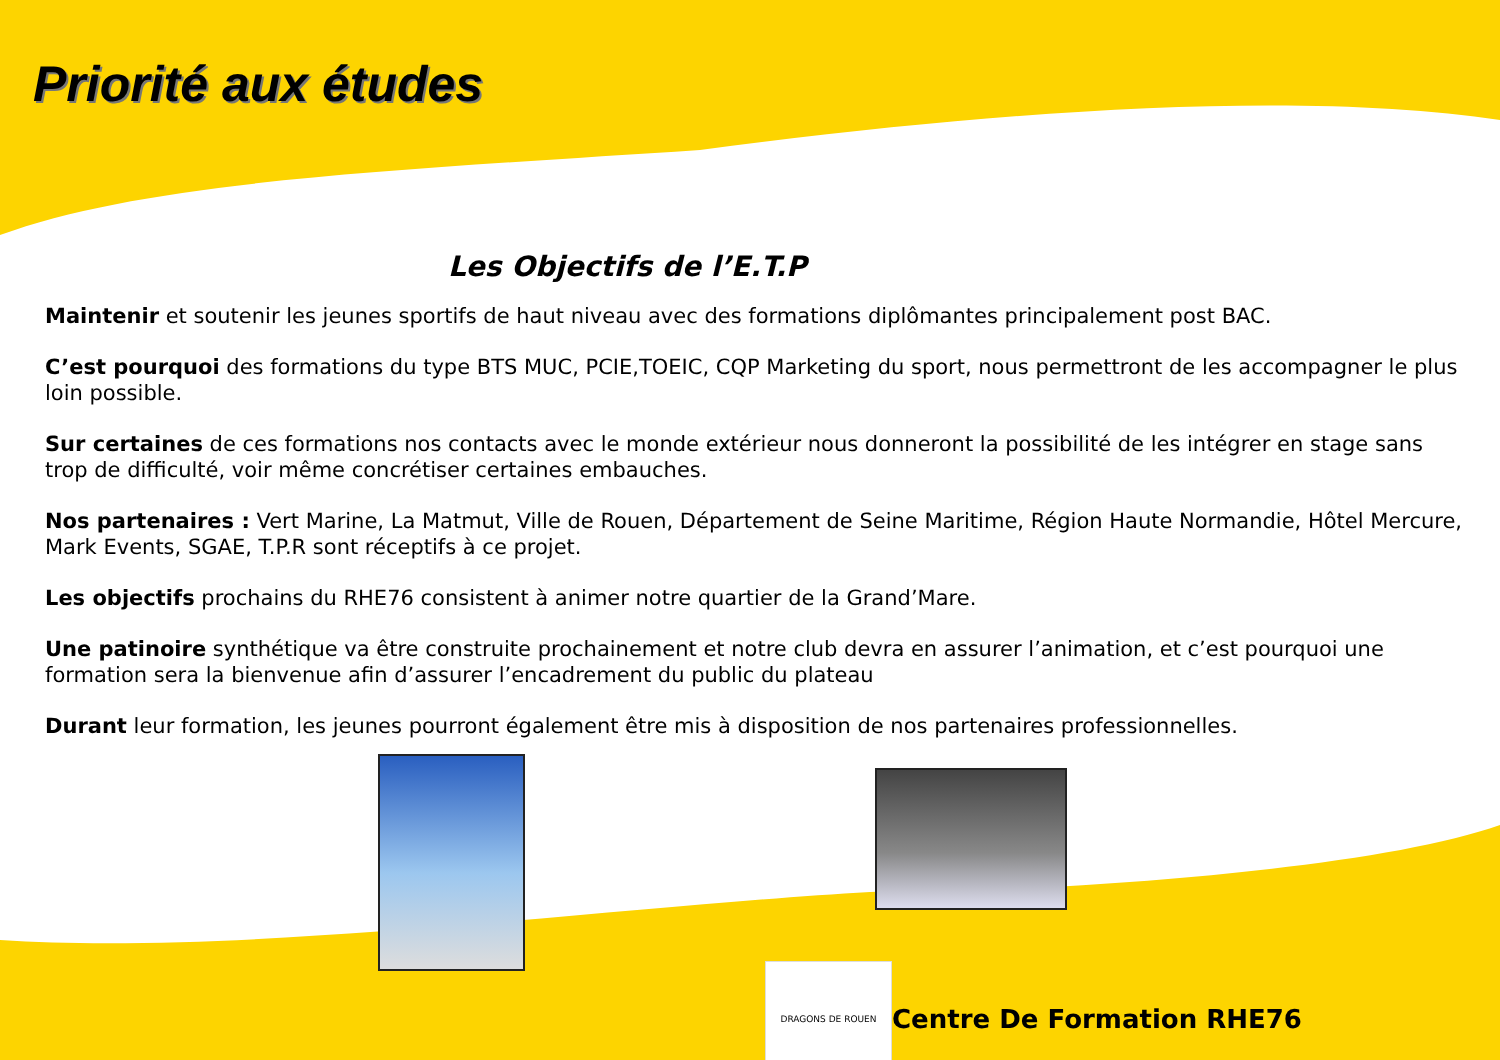Priorité aux études
Les Objectifs de l’E.T.P
Maintenir et soutenir les jeunes sportifs de haut niveau avec des formations diplômantes principalement post BAC.
C’est pourquoi des formations du type BTS MUC, PCIE,TOEIC, CQP Marketing du sport, nous permettront de les accompagner le plus loin possible.
Sur certaines de ces formations nos contacts avec le monde extérieur nous donneront la possibilité de les intégrer en stage sans trop de difficulté, voir même concrétiser certaines embauches.
Nos partenaires : Vert Marine, La Matmut, Ville de Rouen, Département de Seine Maritime, Région Haute Normandie, Hôtel Mercure, Mark Events, SGAE, T.P.R sont réceptifs à ce projet.
Les objectifs prochains du RHE76 consistent à animer notre quartier de la Grand’Mare.
Une patinoire synthétique va être construite prochainement et notre club devra en assurer l’animation, et c’est pourquoi une formation sera la bienvenue afin d’assurer l’encadrement du public du plateau
Durant leur formation, les jeunes pourront également être mis à disposition de nos partenaires professionnelles.
DRAGONS DE ROUEN
Centre De Formation RHE76